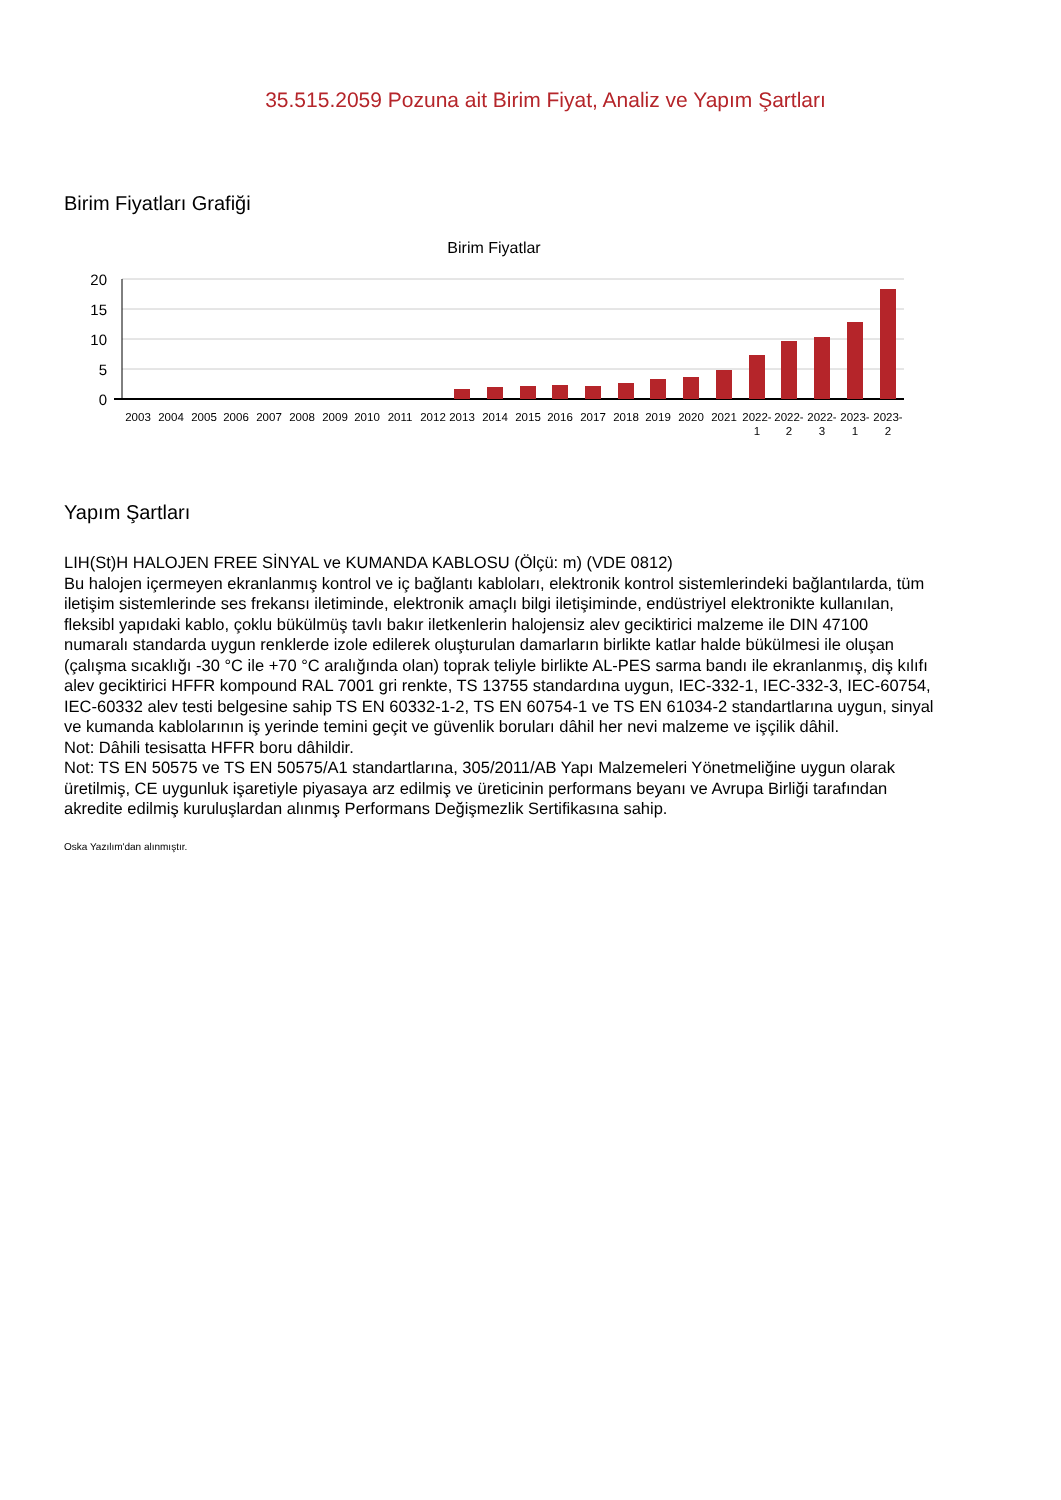35.515.2059 Pozuna ait Birim Fiyat, Analiz ve Yapım Şartları
Birim Fiyatları Grafiği
Birim Fiyatlar
20
15
10
5
0
2003
2004
2005
2006
2007
2008
2009
2010
2011
2012
2013
2014
2015
2016
2017
2018
2019
2020
2021
2022-
1
2022-
2
2022-
3
2023-
1
2023-
2
Yapım Şartları
LIH(St)H HALOJEN FREE SİNYAL ve KUMANDA KABLOSU (Ölçü: m) (VDE 0812)
Bu halojen içermeyen ekranlanmış kontrol ve iç bağlantı kabloları, elektronik kontrol sistemlerindeki bağlantılarda, tüm iletişim sistemlerinde ses frekansı iletiminde, elektronik amaçlı bilgi iletişiminde, endüstriyel elektronikte kullanılan, fleksibl yapıdaki kablo, çoklu bükülmüş tavlı bakır iletkenlerin halojensiz alev geciktirici malzeme ile DIN 47100 numaralı standarda uygun renklerde izole edilerek oluşturulan damarların birlikte katlar halde bükülmesi ile oluşan (çalışma sıcaklığı -30 °C ile +70 °C aralığında olan) toprak teliyle birlikte AL-PES sarma bandı ile ekranlanmış, diş kılıfı alev geciktirici HFFR kompound RAL 7001 gri renkte, TS 13755 standardına uygun, IEC-332-1, IEC-332-3, IEC-60754, IEC-60332 alev testi belgesine sahip TS EN 60332-1-2, TS EN 60754-1 ve TS EN 61034-2 standartlarına uygun, sinyal ve kumanda kablolarının iş yerinde temini geçit ve güvenlik boruları dâhil her nevi malzeme ve işçilik dâhil.
Not: Dâhili tesisatta HFFR boru dâhildir.
Not: TS EN 50575 ve TS EN 50575/A1 standartlarına, 305/2011/AB Yapı Malzemeleri Yönetmeliğine uygun olarak üretilmiş, CE uygunluk işaretiyle piyasaya arz edilmiş ve üreticinin performans beyanı ve Avrupa Birliği tarafından akredite edilmiş kuruluşlardan alınmış Performans Değişmezlik Sertifikasına sahip.
Oska Yazılım'dan alınmıştır.